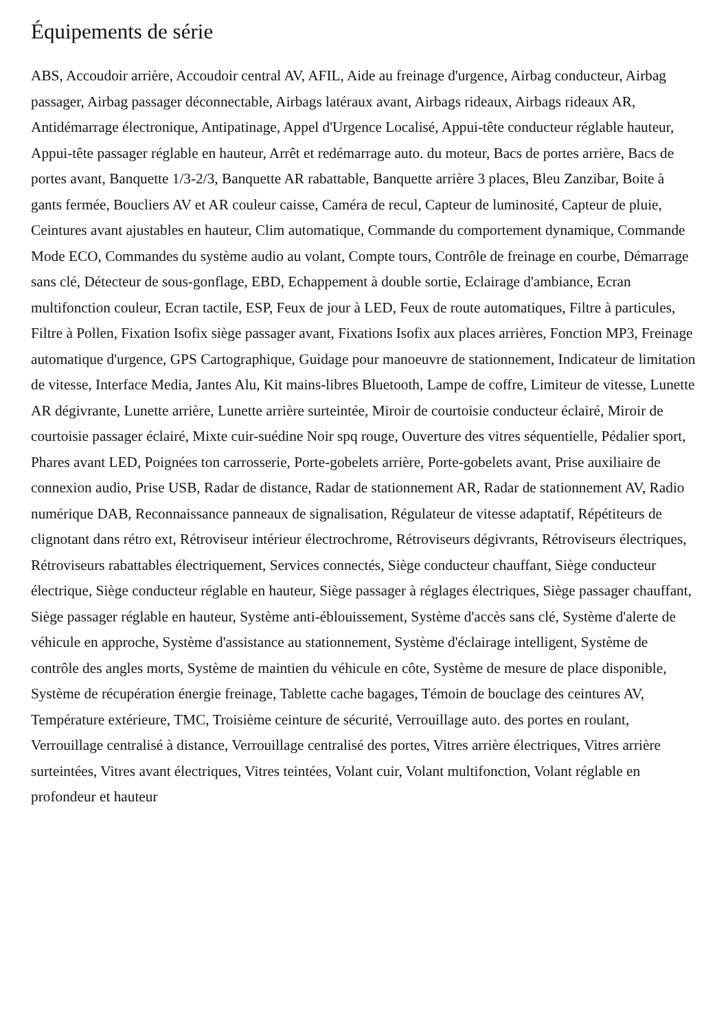Équipements de série
ABS, Accoudoir arrière, Accoudoir central AV, AFIL, Aide au freinage d'urgence, Airbag conducteur, Airbag passager, Airbag passager déconnectable, Airbags latéraux avant, Airbags rideaux, Airbags rideaux AR, Antidémarrage électronique, Antipatinage, Appel d'Urgence Localisé, Appui-tête conducteur réglable hauteur, Appui-tête passager réglable en hauteur, Arrêt et redémarrage auto. du moteur, Bacs de portes arrière, Bacs de portes avant, Banquette 1/3-2/3, Banquette AR rabattable, Banquette arrière 3 places, Bleu Zanzibar, Boite à gants fermée, Boucliers AV et AR couleur caisse, Caméra de recul, Capteur de luminosité, Capteur de pluie, Ceintures avant ajustables en hauteur, Clim automatique, Commande du comportement dynamique, Commande Mode ECO, Commandes du système audio au volant, Compte tours, Contrôle de freinage en courbe, Démarrage sans clé, Détecteur de sous-gonflage, EBD, Echappement à double sortie, Eclairage d'ambiance, Ecran multifonction couleur, Ecran tactile, ESP, Feux de jour à LED, Feux de route automatiques, Filtre à particules, Filtre à Pollen, Fixation Isofix siège passager avant, Fixations Isofix aux places arrières, Fonction MP3, Freinage automatique d'urgence, GPS Cartographique, Guidage pour manoeuvre de stationnement, Indicateur de limitation de vitesse, Interface Media, Jantes Alu, Kit mains-libres Bluetooth, Lampe de coffre, Limiteur de vitesse, Lunette AR dégivrante, Lunette arrière, Lunette arrière surteintée, Miroir de courtoisie conducteur éclairé, Miroir de courtoisie passager éclairé, Mixte cuir-suédine Noir spq rouge, Ouverture des vitres séquentielle, Pédalier sport, Phares avant LED, Poignées ton carrosserie, Porte-gobelets arrière, Porte-gobelets avant, Prise auxiliaire de connexion audio, Prise USB, Radar de distance, Radar de stationnement AR, Radar de stationnement AV, Radio numérique DAB, Reconnaissance panneaux de signalisation, Régulateur de vitesse adaptatif, Répétiteurs de clignotant dans rétro ext, Rétroviseur intérieur électrochrome, Rétroviseurs dégivrants, Rétroviseurs électriques, Rétroviseurs rabattables électriquement, Services connectés, Siège conducteur chauffant, Siège conducteur électrique, Siège conducteur réglable en hauteur, Siège passager à réglages électriques, Siège passager chauffant, Siège passager réglable en hauteur, Système anti-éblouissement, Système d'accès sans clé, Système d'alerte de véhicule en approche, Système d'assistance au stationnement, Système d'éclairage intelligent, Système de contrôle des angles morts, Système de maintien du véhicule en côte, Système de mesure de place disponible, Système de récupération énergie freinage, Tablette cache bagages, Témoin de bouclage des ceintures AV, Température extérieure, TMC, Troisième ceinture de sécurité, Verrouillage auto. des portes en roulant, Verrouillage centralisé à distance, Verrouillage centralisé des portes, Vitres arrière électriques, Vitres arrière surteintées, Vitres avant électriques, Vitres teintées, Volant cuir, Volant multifonction, Volant réglable en profondeur et hauteur